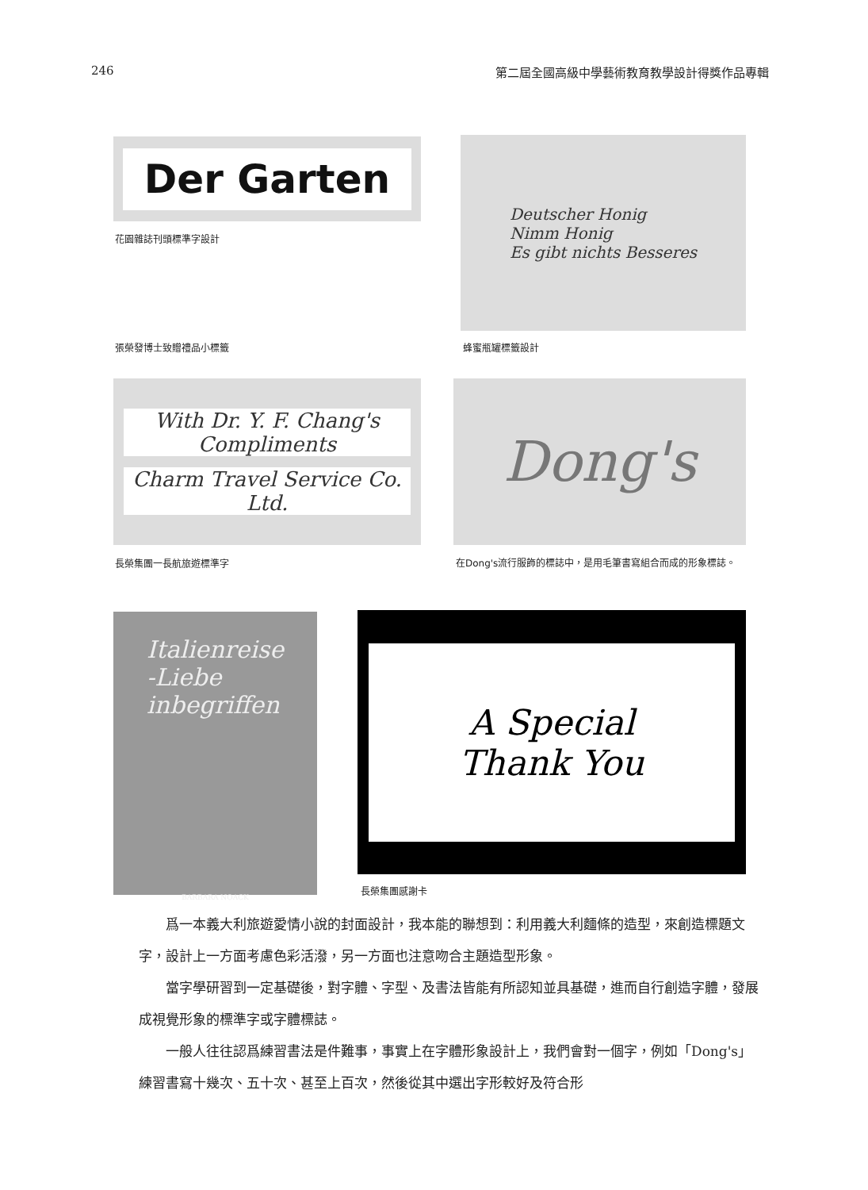246 第二屆全國高級中學藝術教育教學設計得獎作品專輯
Der Garten
花園雜誌刊頭標準字設計
Deutscher Honig
Nimm Honig
Es gibt nichts Besseres
張榮發博士致贈禮品小標籤 蜂蜜瓶罐標籤設計
With Dr. Y. F. Chang's
Compliments
Charm Travel Service Co. Ltd.
Dong's
長榮集團一長航旅遊標準字 在Dong's流行服飾的標誌中，是用毛筆書寫組合而成的形象標誌。
Italienreise
-Liebe
inbegriffen
BARBARA NOACK
A Special
Thank You
長榮集團感謝卡
爲一本義大利旅遊愛情小說的封面設計，我本能的聯想到：利用義大利麵條的造型，來創造標題文字，設計上一方面考慮色彩活潑，另一方面也注意吻合主題造型形象。
當字學研習到一定基礎後，對字體、字型、及書法皆能有所認知並具基礎，進而自行創造字體，發展成視覺形象的標準字或字體標誌。
一般人往往認爲練習書法是件難事，事實上在字體形象設計上，我們會對一個字，例如「Dong's」練習書寫十幾次、五十次、甚至上百次，然後從其中選出字形較好及符合形